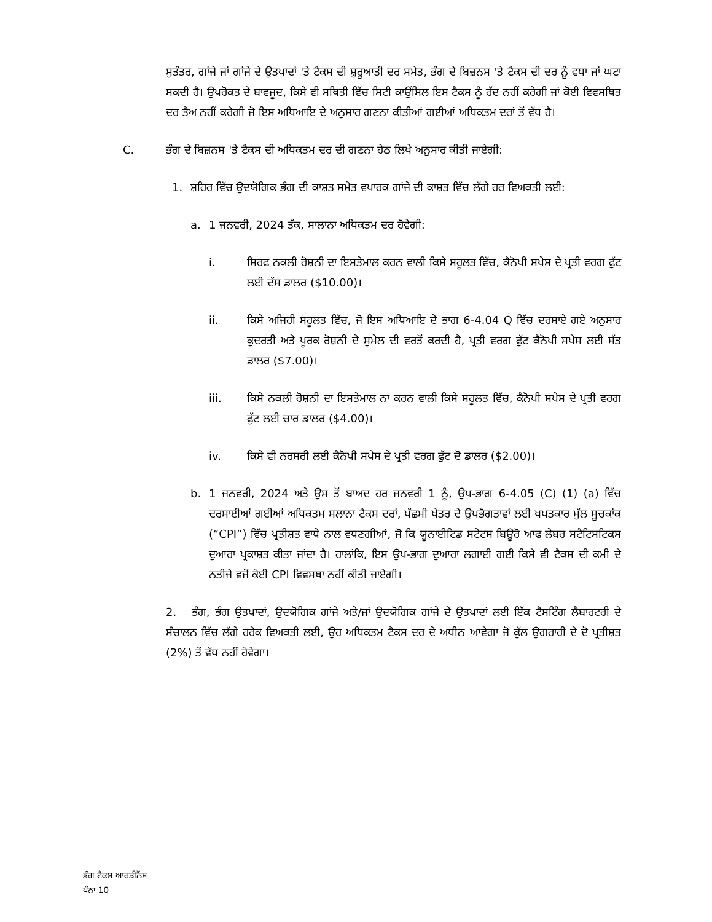ਸੁਤੰਤਰ, ਗਾਂਜੇ ਜਾਂ ਗਾਂਜੇ ਦੇ ਉਤਪਾਦਾਂ 'ਤੇ ਟੈਕਸ ਦੀ ਸ਼ੁਰੂਆਤੀ ਦਰ ਸਮੇਤ, ਭੰਗ ਦੇ ਬਿਜ਼ਨਸ 'ਤੇ ਟੈਕਸ ਦੀ ਦਰ ਨੂੰ ਵਧਾ ਜਾਂ ਘਟਾ ਸਕਦੀ ਹੈ। ਉਪਰੋਕਤ ਦੇ ਬਾਵਜੂਦ, ਕਿਸੇ ਵੀ ਸਥਿਤੀ ਵਿੱਚ ਸਿਟੀ ਕਾਉਂਸਿਲ ਇਸ ਟੈਕਸ ਨੂੰ ਰੱਦ ਨਹੀਂ ਕਰੇਗੀ ਜਾਂ ਕੋਈ ਵਿਵਸਥਿਤ ਦਰ ਤੈਅ ਨਹੀਂ ਕਰੇਗੀ ਜੋ ਇਸ ਅਧਿਆਇ ਦੇ ਅਨੁਸਾਰ ਗਣਨਾ ਕੀਤੀਆਂ ਗਈਆਂ ਅਧਿਕਤਮ ਦਰਾਂ ਤੋਂ ਵੱਧ ਹੈ।
C. ਭੰਗ ਦੇ ਬਿਜ਼ਨਸ 'ਤੇ ਟੈਕਸ ਦੀ ਅਧਿਕਤਮ ਦਰ ਦੀ ਗਣਨਾ ਹੇਠ ਲਿਖੇ ਅਨੁਸਾਰ ਕੀਤੀ ਜਾਏਗੀ:
1. ਸ਼ਹਿਰ ਵਿੱਚ ਉਦਯੋਗਿਕ ਭੰਗ ਦੀ ਕਾਸ਼ਤ ਸਮੇਤ ਵਪਾਰਕ ਗਾਂਜੇ ਦੀ ਕਾਸ਼ਤ ਵਿੱਚ ਲੱਗੇ ਹਰ ਵਿਅਕਤੀ ਲਈ:
a. 1 ਜਨਵਰੀ, 2024 ਤੱਕ, ਸਾਲਾਨਾ ਅਧਿਕਤਮ ਦਰ ਹੋਵੇਗੀ:
i. ਸਿਰਫ ਨਕਲੀ ਰੋਸ਼ਨੀ ਦਾ ਇਸਤੇਮਾਲ ਕਰਨ ਵਾਲੀ ਕਿਸੇ ਸਹੂਲਤ ਵਿੱਚ, ਕੈਨੋਪੀ ਸਪੇਸ ਦੇ ਪ੍ਰਤੀ ਵਰਗ ਫੁੱਟ ਲਈ ਦੱਸ ਡਾਲਰ ($10.00)।
ii. ਕਿਸੇ ਅਜਿਹੀ ਸਹੂਲਤ ਵਿੱਚ, ਜੋ ਇਸ ਅਧਿਆਇ ਦੇ ਭਾਗ 6-4.04 Q ਵਿੱਚ ਦਰਸਾਏ ਗਏ ਅਨੁਸਾਰ ਕੁਦਰਤੀ ਅਤੇ ਪੂਰਕ ਰੋਸ਼ਨੀ ਦੇ ਸੁਮੇਲ ਦੀ ਵਰਤੋਂ ਕਰਦੀ ਹੈ, ਪ੍ਰਤੀ ਵਰਗ ਫੁੱਟ ਕੈਨੋਪੀ ਸਪੇਸ ਲਈ ਸੱਤ ਡਾਲਰ ($7.00)।
iii. ਕਿਸੇ ਨਕਲੀ ਰੋਸ਼ਨੀ ਦਾ ਇਸਤੇਮਾਲ ਨਾ ਕਰਨ ਵਾਲੀ ਕਿਸੇ ਸਹੂਲਤ ਵਿੱਚ, ਕੈਨੋਪੀ ਸਪੇਸ ਦੇ ਪ੍ਰਤੀ ਵਰਗ ਫੁੱਟ ਲਈ ਚਾਰ ਡਾਲਰ ($4.00)।
iv. ਕਿਸੇ ਵੀ ਨਰਸਰੀ ਲਈ ਕੈਨੋਪੀ ਸਪੇਸ ਦੇ ਪ੍ਰਤੀ ਵਰਗ ਫੁੱਟ ਦੋ ਡਾਲਰ ($2.00)।
b. 1 ਜਨਵਰੀ, 2024 ਅਤੇ ਉਸ ਤੋਂ ਬਾਅਦ ਹਰ ਜਨਵਰੀ 1 ਨੂੰ, ਉਪ-ਭਾਗ 6-4.05 (C) (1) (a) ਵਿੱਚ ਦਰਸਾਈਆਂ ਗਈਆਂ ਅਧਿਕਤਮ ਸਲਾਨਾ ਟੈਕਸ ਦਰਾਂ, ਪੱਛਮੀ ਖੇਤਰ ਦੇ ਉਪਭੋਗਤਾਵਾਂ ਲਈ ਖਪਤਕਾਰ ਮੁੱਲ ਸੂਚਕਾਂਕ (“CPI”) ਵਿੱਚ ਪ੍ਰਤੀਸ਼ਤ ਵਾਧੇ ਨਾਲ ਵਧਣਗੀਆਂ, ਜੋ ਕਿ ਯੂਨਾਈਟਿਡ ਸਟੇਟਸ ਬਿਊਰੋ ਆਫ ਲੇਬਰ ਸਟੈਟਿਸਟਿਕਸ ਦੁਆਰਾ ਪ੍ਰਕਾਸ਼ਤ ਕੀਤਾ ਜਾਂਦਾ ਹੈ। ਹਾਲਾਂਕਿ, ਇਸ ਉਪ-ਭਾਗ ਦੁਆਰਾ ਲਗਾਈ ਗਈ ਕਿਸੇ ਵੀ ਟੈਕਸ ਦੀ ਕਮੀ ਦੇ ਨਤੀਜੇ ਵਜੋਂ ਕੋਈ CPI ਵਿਵਸਥਾ ਨਹੀਂ ਕੀਤੀ ਜਾਏਗੀ।
2. ਭੰਗ, ਭੰਗ ਉਤਪਾਦਾਂ, ਉਦਯੋਗਿਕ ਗਾਂਜੇ ਅਤੇ/ਜਾਂ ਉਦਯੋਗਿਕ ਗਾਂਜੇ ਦੇ ਉਤਪਾਦਾਂ ਲਈ ਇੱਕ ਟੈਸਟਿੰਗ ਲੈਬਾਰਟਰੀ ਦੇ ਸੰਚਾਲਨ ਵਿੱਚ ਲੱਗੇ ਹਰੇਕ ਵਿਅਕਤੀ ਲਈ, ਉਹ ਅਧਿਕਤਮ ਟੈਕਸ ਦਰ ਦੇ ਅਧੀਨ ਆਵੇਗਾ ਜੋ ਕੁੱਲ ਉਗਰਾਹੀ ਦੇ ਦੋ ਪ੍ਰਤੀਸ਼ਤ (2%) ਤੋਂ ਵੱਧ ਨਹੀਂ ਹੋਵੇਗਾ।
ਭੰਗ ਟੈਕਸ ਆਰਡੀਨੈਂਸ
ਪੰਨਾ 10